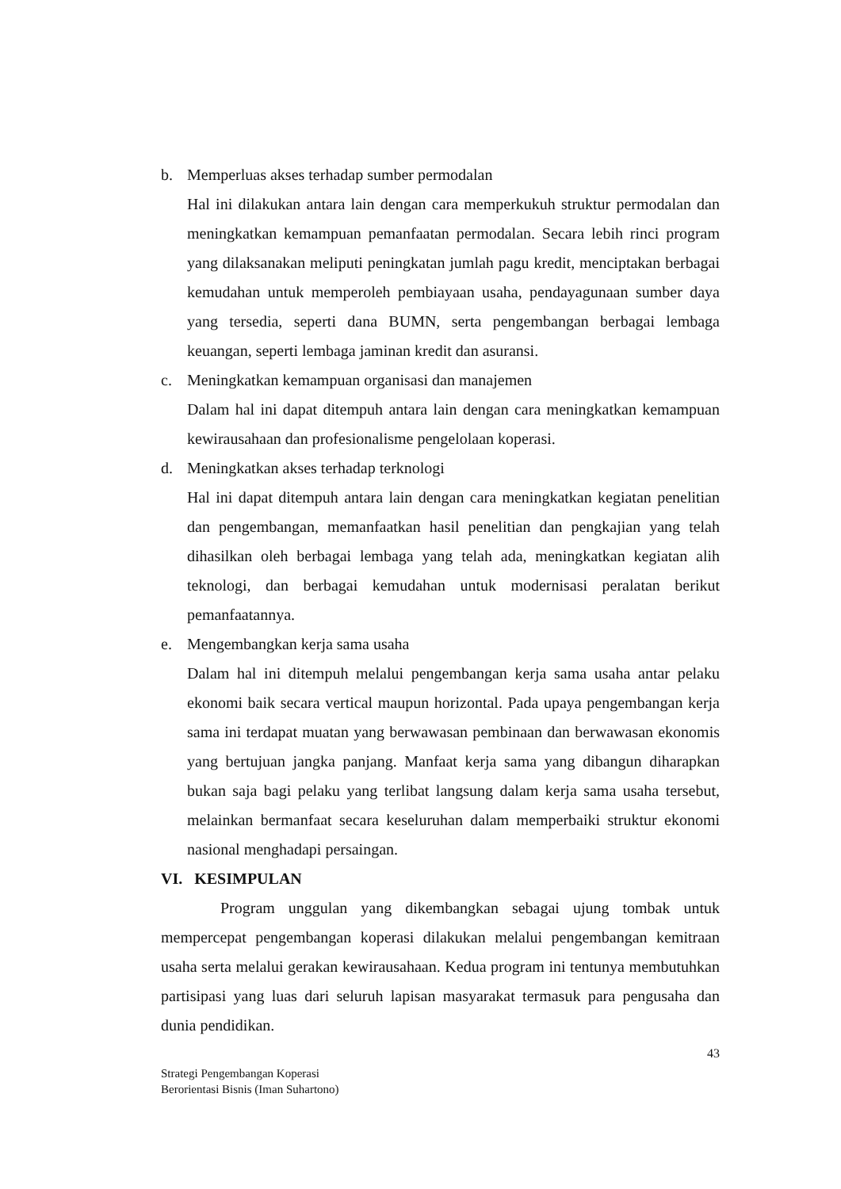b. Memperluas akses terhadap sumber permodalan
Hal ini dilakukan antara lain dengan cara memperkukuh struktur permodalan dan meningkatkan kemampuan pemanfaatan permodalan. Secara lebih rinci program yang dilaksanakan meliputi peningkatan jumlah pagu kredit, menciptakan berbagai kemudahan untuk memperoleh pembiayaan usaha, pendayagunaan sumber daya yang tersedia, seperti dana BUMN, serta pengembangan berbagai lembaga keuangan, seperti lembaga jaminan kredit dan asuransi.
c. Meningkatkan kemampuan organisasi dan manajemen
Dalam hal ini dapat ditempuh antara lain dengan cara meningkatkan kemampuan kewirausahaan dan profesionalisme pengelolaan koperasi.
d. Meningkatkan akses terhadap terknologi
Hal ini dapat ditempuh antara lain dengan cara meningkatkan kegiatan penelitian dan pengembangan, memanfaatkan hasil penelitian dan pengkajian yang telah dihasilkan oleh berbagai lembaga yang telah ada, meningkatkan kegiatan alih teknologi, dan berbagai kemudahan untuk modernisasi peralatan berikut pemanfaatannya.
e. Mengembangkan kerja sama usaha
Dalam hal ini ditempuh melalui pengembangan kerja sama usaha antar pelaku ekonomi baik secara vertical maupun horizontal. Pada upaya pengembangan kerja sama ini terdapat muatan yang berwawasan pembinaan dan berwawasan ekonomis yang bertujuan jangka panjang. Manfaat kerja sama yang dibangun diharapkan bukan saja bagi pelaku yang terlibat langsung dalam kerja sama usaha tersebut, melainkan bermanfaat secara keseluruhan dalam memperbaiki struktur ekonomi nasional menghadapi persaingan.
VI. KESIMPULAN
Program unggulan yang dikembangkan sebagai ujung tombak untuk mempercepat pengembangan koperasi dilakukan melalui pengembangan kemitraan usaha serta melalui gerakan kewirausahaan. Kedua program ini tentunya membutuhkan partisipasi yang luas dari seluruh lapisan masyarakat termasuk para pengusaha dan dunia pendidikan.
43
Strategi Pengembangan Koperasi
Berorientasi Bisnis (Iman Suhartono)